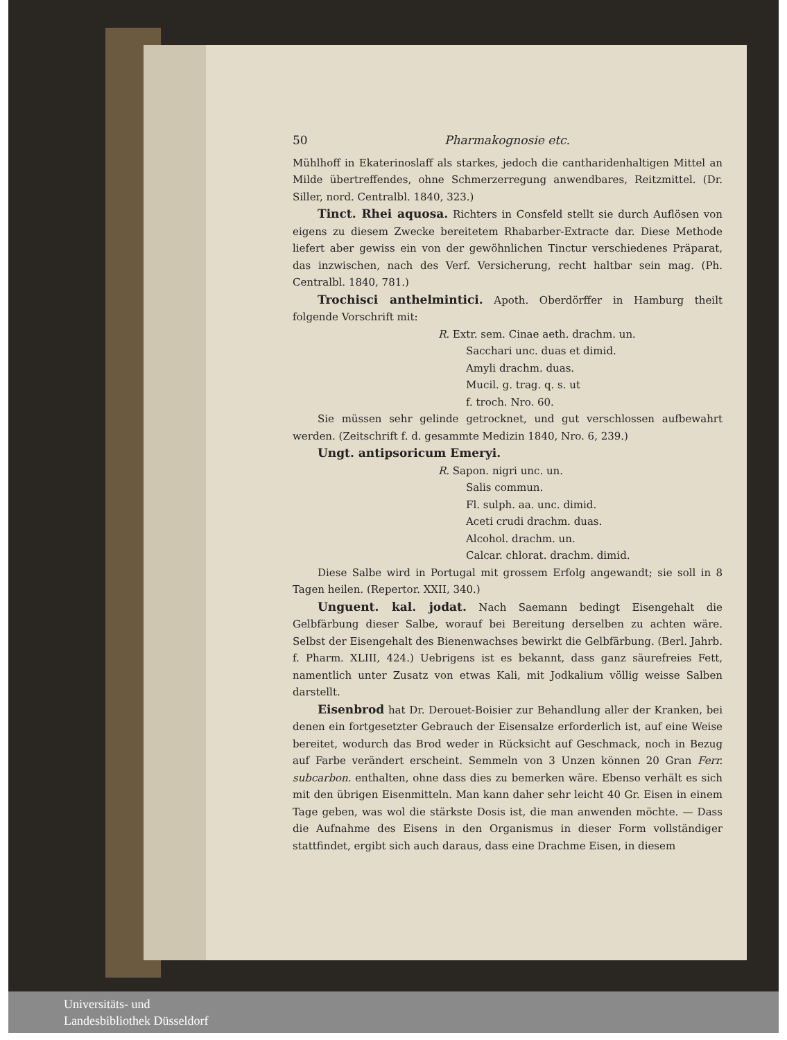50 Pharmakognosie etc.
Mühlhoff in Ekaterinoslaff als starkes, jedoch die cantharidenhaltigen Mittel an Milde übertreffendes, ohne Schmerzerregung anwendbares, Reitzmittel. (Dr. Siller, nord. Centralbl. 1840, 323.)
Tinct. Rhei aquosa. Richters in Consfeld stellt sie durch Auflösen von eigens zu diesem Zwecke bereitetem Rhabarber-Extracte dar. Diese Methode liefert aber gewiss ein von der gewöhnlichen Tinctur verschiedenes Präparat, das inzwischen, nach des Verf. Versicherung, recht haltbar sein mag. (Ph. Centralbl. 1840, 781.)
Trochisci anthelmintici. Apoth. Oberdörffer in Hamburg theilt folgende Vorschrift mit:
R. Extr. sem. Cinae aeth. drachm. un.
Sacchari unc. duas et dimid.
Amyli drachm. duas.
Mucil. g. trag. q. s. ut
f. troch. Nro. 60.
Sie müssen sehr gelinde getrocknet, und gut verschlossen aufbewahrt werden. (Zeitschrift f. d. gesammte Medizin 1840, Nro. 6, 239.)
Ungt. antipsoricum Emeryi.
R. Sapon. nigri unc. un.
Salis commun.
Fl. sulph. aa. unc. dimid.
Aceti crudi drachm. duas.
Alcohol. drachm. un.
Calcar. chlorat. drachm. dimid.
Diese Salbe wird in Portugal mit grossem Erfolg angewandt; sie soll in 8 Tagen heilen. (Repertor. XXII, 340.)
Unguent. kal. jodat. Nach Saemann bedingt Eisengehalt die Gelbfärbung dieser Salbe, worauf bei Bereitung derselben zu achten wäre. Selbst der Eisengehalt des Bienenwachses bewirkt die Gelbfärbung. (Berl. Jahrb. f. Pharm. XLIII, 424.) Uebrigens ist es bekannt, dass ganz säurefreies Fett, namentlich unter Zusatz von etwas Kali, mit Jodkalium völlig weisse Salben darstellt.
Eisenbrod hat Dr. Derouet-Boisier zur Behandlung aller der Kranken, bei denen ein fortgesetzter Gebrauch der Eisensalze erforderlich ist, auf eine Weise bereitet, wodurch das Brod weder in Rücksicht auf Geschmack, noch in Bezug auf Farbe verändert erscheint. Semmeln von 3 Unzen können 20 Gran Ferr. subcarbon. enthalten, ohne dass dies zu bemerken wäre. Ebenso verhält es sich mit den übrigen Eisenmitteln. Man kann daher sehr leicht 40 Gr. Eisen in einem Tage geben, was wol die stärkste Dosis ist, die man anwenden möchte. — Dass die Aufnahme des Eisens in den Organismus in dieser Form vollständiger stattfindet, ergibt sich auch daraus, dass eine Drachme Eisen, in diesem
Universitäts- und
Landesbibliothek Düsseldorf